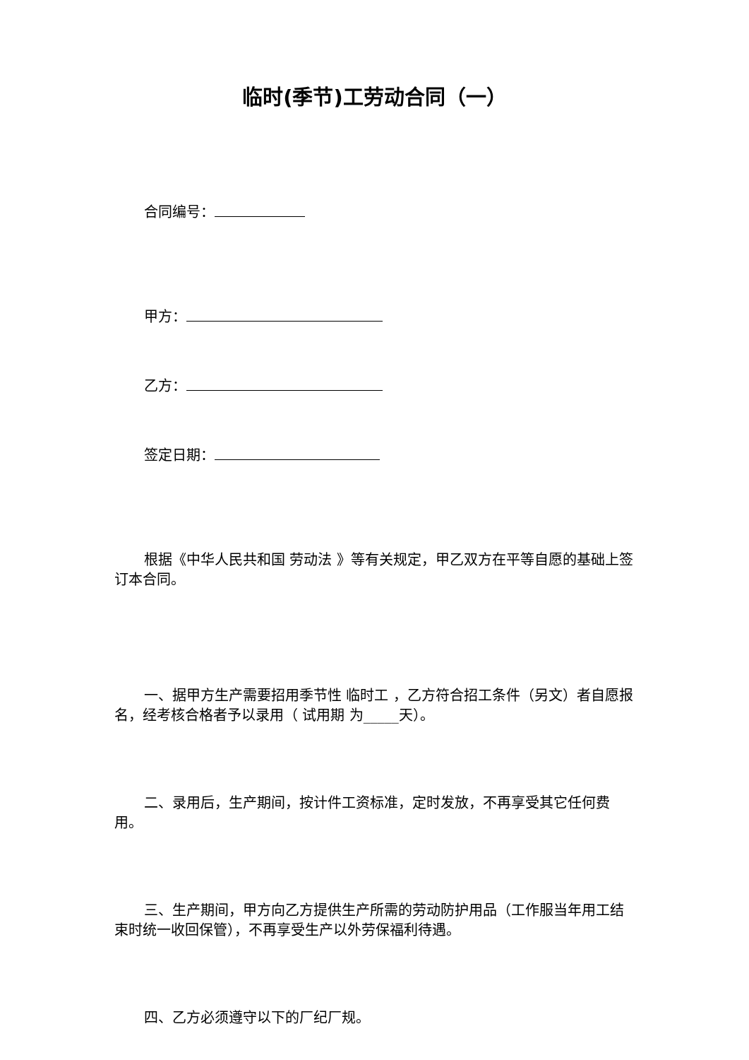临时(季节)工劳动合同（一）
合同编号：
甲方：
乙方：
签定日期：
根据《中华人民共和国 劳动法 》等有关规定，甲乙双方在平等自愿的基础上签订本合同。
一、据甲方生产需要招用季节性 临时工 ，乙方符合招工条件（另文）者自愿报名，经考核合格者予以录用（ 试用期 为_____天）。
二、录用后，生产期间，按计件工资标准，定时发放，不再享受其它任何费用。
三、生产期间，甲方向乙方提供生产所需的劳动防护用品（工作服当年用工结束时统一收回保管），不再享受生产以外劳保福利待遇。
四、乙方必须遵守以下的厂纪厂规。